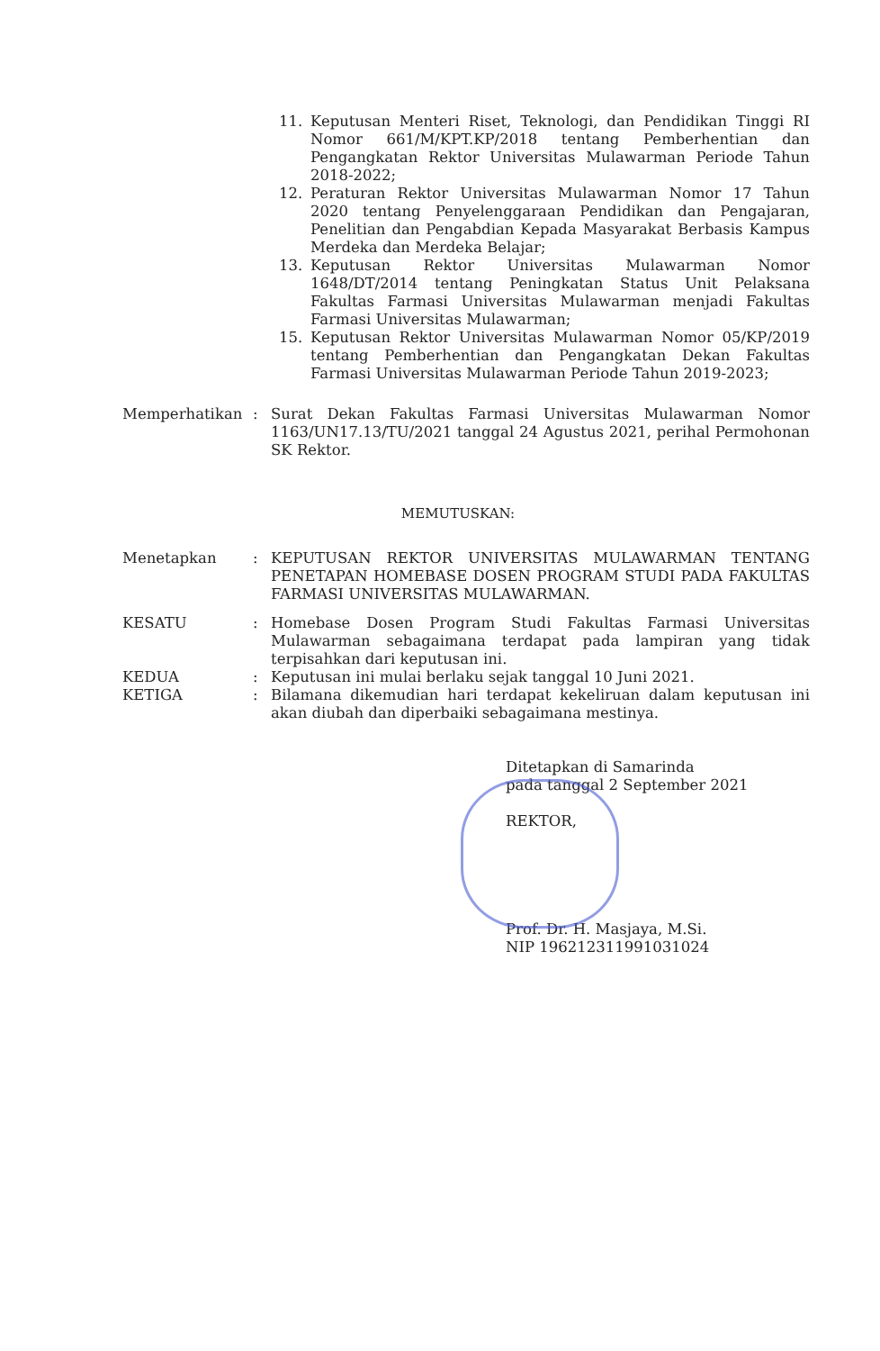11. Keputusan Menteri Riset, Teknologi, dan Pendidikan Tinggi RI Nomor 661/M/KPT.KP/2018 tentang Pemberhentian dan Pengangkatan Rektor Universitas Mulawarman Periode Tahun 2018-2022;
12. Peraturan Rektor Universitas Mulawarman Nomor 17 Tahun 2020 tentang Penyelenggaraan Pendidikan dan Pengajaran, Penelitian dan Pengabdian Kepada Masyarakat Berbasis Kampus Merdeka dan Merdeka Belajar;
13. Keputusan Rektor Universitas Mulawarman Nomor 1648/DT/2014 tentang Peningkatan Status Unit Pelaksana Fakultas Farmasi Universitas Mulawarman menjadi Fakultas Farmasi Universitas Mulawarman;
15. Keputusan Rektor Universitas Mulawarman Nomor 05/KP/2019 tentang Pemberhentian dan Pengangkatan Dekan Fakultas Farmasi Universitas Mulawarman Periode Tahun 2019-2023;
Memperhatikan : Surat Dekan Fakultas Farmasi Universitas Mulawarman Nomor 1163/UN17.13/TU/2021 tanggal 24 Agustus 2021, perihal Permohonan SK Rektor.
MEMUTUSKAN:
Menetapkan : KEPUTUSAN REKTOR UNIVERSITAS MULAWARMAN TENTANG PENETAPAN HOMEBASE DOSEN PROGRAM STUDI PADA FAKULTAS FARMASI UNIVERSITAS MULAWARMAN.
KESATU : Homebase Dosen Program Studi Fakultas Farmasi Universitas Mulawarman sebagaimana terdapat pada lampiran yang tidak terpisahkan dari keputusan ini.
KEDUA : Keputusan ini mulai berlaku sejak tanggal 10 Juni 2021.
KETIGA : Bilamana dikemudian hari terdapat kekeliruan dalam keputusan ini akan diubah dan diperbaiki sebagaimana mestinya.
Ditetapkan di Samarinda
pada tanggal 2 September 2021
REKTOR,
Prof. Dr. H. Masjaya, M.Si.
NIP 196212311991031024